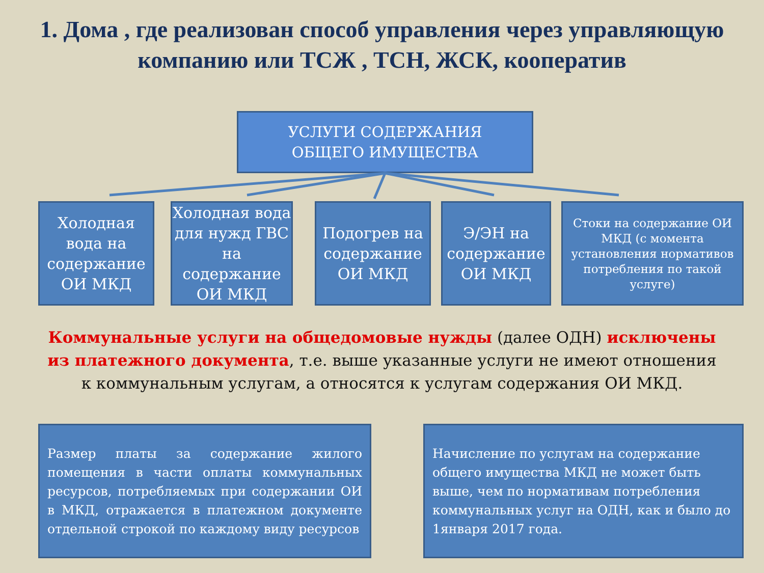1. Дома , где реализован способ управления через управляющую компанию или ТСЖ , ТСН, ЖСК, кооператив
УСЛУГИ СОДЕРЖАНИЯ
ОБЩЕГО ИМУЩЕСТВА
Холодная вода на содержание ОИ МКД
Холодная вода для нужд ГВС на содержание ОИ МКД
Подогрев на содержание ОИ МКД
Э/ЭН на содержание ОИ МКД
Стоки на содержание ОИ МКД (с момента установления нормативов потребления по такой услуге)
Коммунальные услуги на общедомовые нужды (далее ОДН) исключены из платежного документа, т.е. выше указанные услуги не имеют отношения к коммунальным услугам, а относятся к услугам содержания ОИ МКД.
Размер платы за содержание жилого помещения в части оплаты коммунальных ресурсов, потребляемых при содержании ОИ в МКД, отражается в платежном документе отдельной строкой по каждому виду ресурсов
Начисление по услугам на содержание общего имущества МКД не может быть выше, чем по нормативам потребления коммунальных услуг на ОДН, как и было до 1января 2017 года.